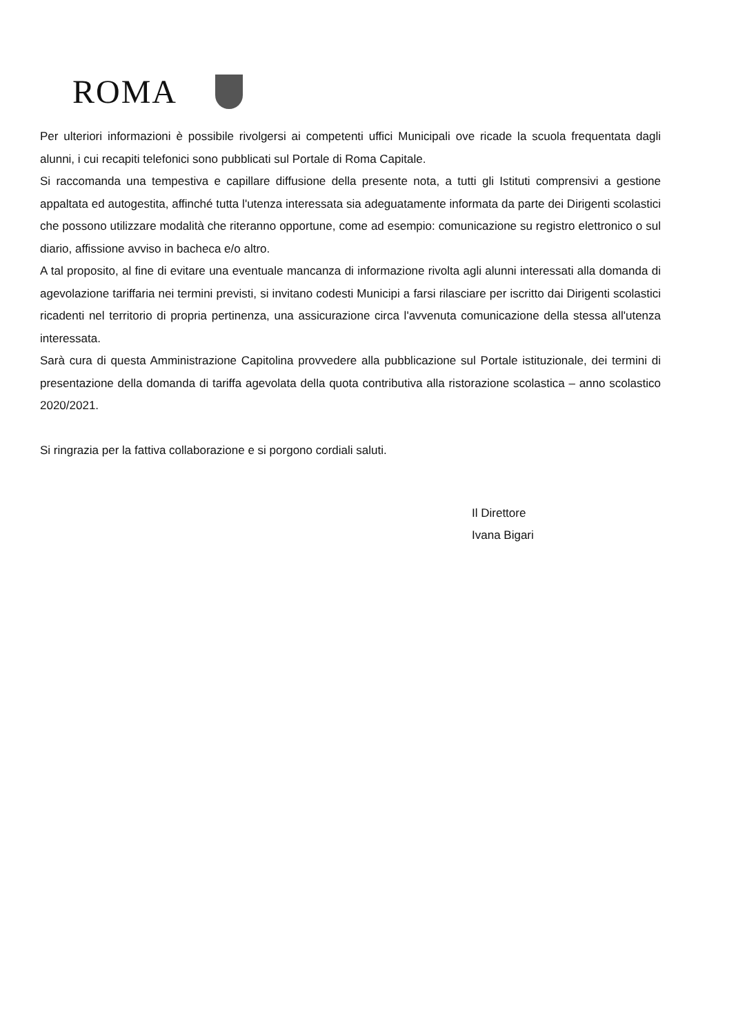ROMA
Per ulteriori informazioni è possibile rivolgersi ai competenti uffici Municipali ove ricade la scuola frequentata dagli alunni, i cui recapiti telefonici sono pubblicati sul Portale di Roma Capitale.
Si raccomanda una tempestiva e capillare diffusione della presente nota, a tutti gli Istituti comprensivi a gestione appaltata ed autogestita, affinché tutta l'utenza interessata sia adeguatamente informata da parte dei Dirigenti scolastici che possono utilizzare modalità che riteranno opportune, come ad esempio: comunicazione su registro elettronico o sul diario, affissione avviso in bacheca e/o altro.
A tal proposito, al fine di evitare una eventuale mancanza di informazione rivolta agli alunni interessati alla domanda di agevolazione tariffaria nei termini previsti, si invitano codesti Municipi a farsi rilasciare per iscritto dai Dirigenti scolastici ricadenti nel territorio di propria pertinenza, una assicurazione circa l'avvenuta comunicazione della stessa all'utenza interessata.
Sarà cura di questa Amministrazione Capitolina provvedere alla pubblicazione sul Portale istituzionale, dei termini di presentazione della domanda di tariffa agevolata della quota contributiva alla ristorazione scolastica – anno scolastico 2020/2021.
Si ringrazia per la fattiva collaborazione e si porgono cordiali saluti.
Il Direttore
Ivana Bigari